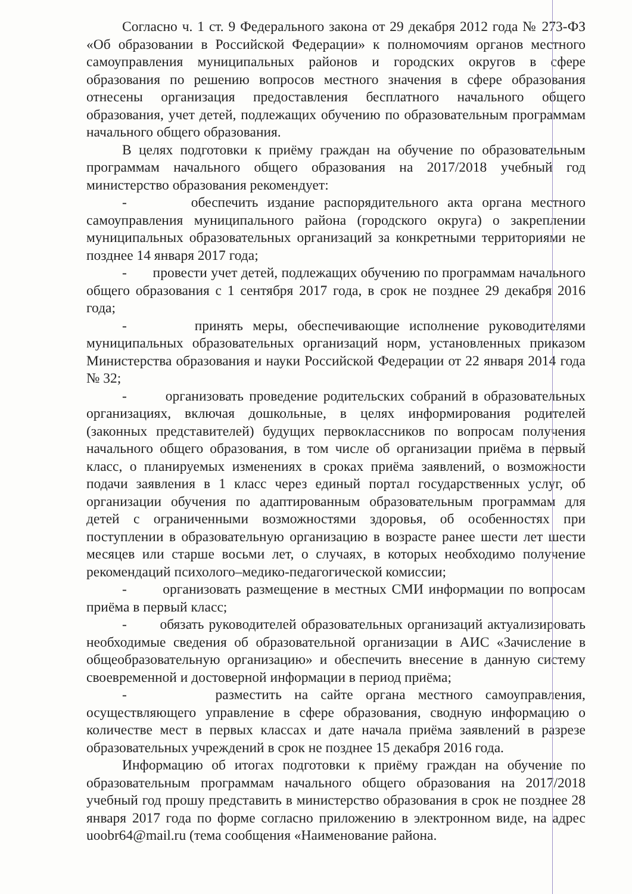Согласно ч. 1 ст. 9 Федерального закона от 29 декабря 2012 года № 273-ФЗ «Об образовании в Российской Федерации» к полномочиям органов местного самоуправления муниципальных районов и городских округов в сфере образования по решению вопросов местного значения в сфере образования отнесены организация предоставления бесплатного начального общего образования, учет детей, подлежащих обучению по образовательным программам начального общего образования.
В целях подготовки к приёму граждан на обучение по образовательным программам начального общего образования на 2017/2018 учебный год министерство образования рекомендует:
- обеспечить издание распорядительного акта органа местного самоуправления муниципального района (городского округа) о закреплении муниципальных образовательных организаций за конкретными территориями не позднее 14 января 2017 года;
- провести учет детей, подлежащих обучению по программам начального общего образования с 1 сентября 2017 года, в срок не позднее 29 декабря 2016 года;
- принять меры, обеспечивающие исполнение руководителями муниципальных образовательных организаций норм, установленных приказом Министерства образования и науки Российской Федерации от 22 января 2014 года № 32;
- организовать проведение родительских собраний в образовательных организациях, включая дошкольные, в целях информирования родителей (законных представителей) будущих первоклассников по вопросам получения начального общего образования, в том числе об организации приёма в первый класс, о планируемых изменениях в сроках приёма заявлений, о возможности подачи заявления в 1 класс через единый портал государственных услуг, об организации обучения по адаптированным образовательным программам для детей с ограниченными возможностями здоровья, об особенностях при поступлении в образовательную организацию в возрасте ранее шести лет шести месяцев или старше восьми лет, о случаях, в которых необходимо получение рекомендаций психолого–медико-педагогической комиссии;
- организовать размещение в местных СМИ информации по вопросам приёма в первый класс;
- обязать руководителей образовательных организаций актуализировать необходимые сведения об образовательной организации в АИС «Зачисление в общеобразовательную организацию» и обеспечить внесение в данную систему своевременной и достоверной информации в период приёма;
- разместить на сайте органа местного самоуправления, осуществляющего управление в сфере образования, сводную информацию о количестве мест в первых классах и дате начала приёма заявлений в разрезе образовательных учреждений в срок не позднее 15 декабря 2016 года.
Информацию об итогах подготовки к приёму граждан на обучение по образовательным программам начального общего образования на 2017/2018 учебный год прошу представить в министерство образования в срок не позднее 28 января 2017 года по форме согласно приложению в электронном виде, на адрес uoobr64@mail.ru (тема сообщения «Наименование района.